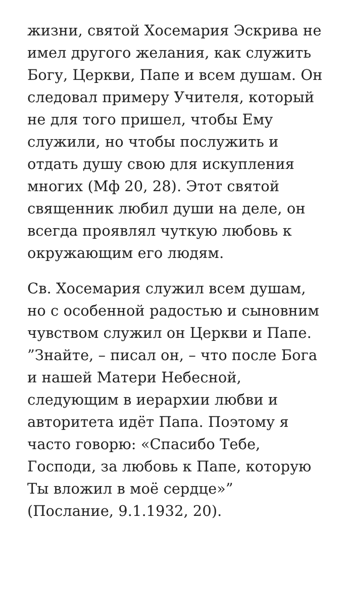жизни, святой Хосемария Эскрива не имел другого желания, как служить Богу, Церкви, Папе и всем душам. Он следовал примеру Учителя, который не для того пришел, чтобы Ему служили, но чтобы послужить и отдать душу свою для искупления многих (Мф 20, 28). Этот святой священник любил души на деле, он всегда проявлял чуткую любовь к окружающим его людям.
Св. Хосемария служил всем душам, но с особенной радостью и сыновним чувством служил он Церкви и Папе. ”Знайте, – писал он, – что после Бога и нашей Матери Небесной, следующим в иерархии любви и авторитета идёт Папа. Поэтому я часто говорю: «Спасибо Тебе, Господи, за любовь к Папе, которую Ты вложил в моё сердце»” (Послание, 9.1.1932, 20).